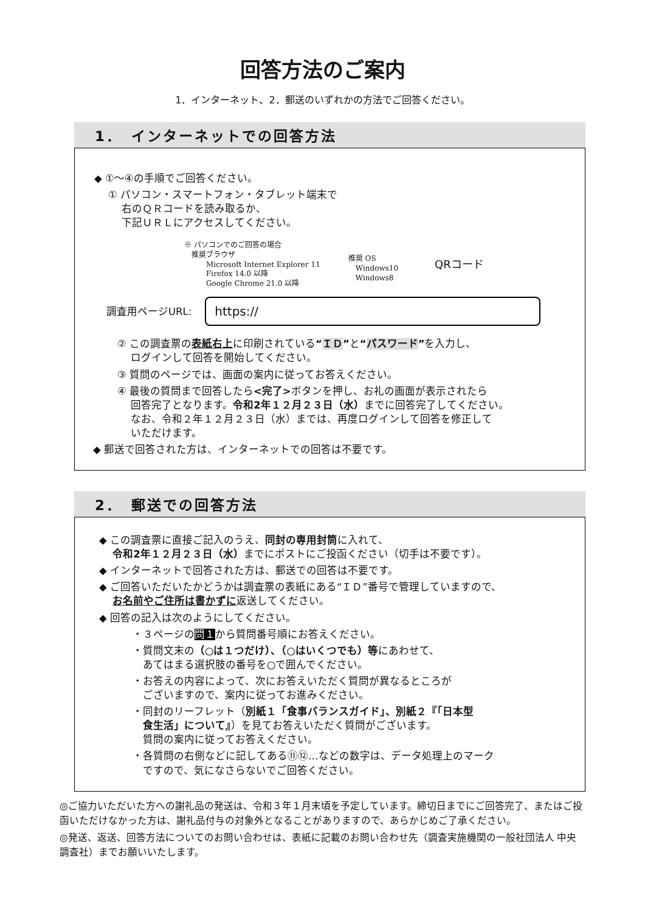回答方法のご案内
1．インターネット、2．郵送のいずれかの方法でご回答ください。
1．　インターネットでの回答方法
◆ ①～④の手順でご回答ください。
① パソコン・スマートフォン・タブレット端末で
　 右のＱＲコードを読み取るか、
　 下記ＵＲＬにアクセスしてください。
※ パソコンでのご回答の場合
　推奨ブラウザ
　　　Microsoft Internet Explorer 11
　　　Firefox 14.0 以降
　　　Google Chrome 21.0 以降
推奨 OS
　Windows10
　Windows8
QRコード
調査用ページURL:
https://
② この調査票の表紙右上に印刷されている“ＩＤ”と“パスワード”を入力し、
　 ログインして回答を開始してください。
③ 質問のページでは、画面の案内に従ってお答えください。
④ 最後の質問まで回答したら<完了>ボタンを押し、お礼の画面が表示されたら
　 回答完了となります。令和2年１２月２３日（水）までに回答完了してください。
　 なお、令和２年１２月２３日（水）までは、再度ログインして回答を修正して
　 いただけます。
◆ 郵送で回答された方は、インターネットでの回答は不要です。
2．　郵送での回答方法
◆ この調査票に直接ご記入のうえ、同封の専用封筒に入れて、
　 令和2年１２月２３日（水）までにポストにご投函ください（切手は不要です）。
◆ インターネットで回答された方は、郵送での回答は不要です。
◆ ご回答いただいたかどうかは調査票の表紙にある“ＩＤ”番号で管理していますので、
　 お名前やご住所は書かずに返送してください。
◆ 回答の記入は次のようにしてください。
・３ページの問１から質問番号順にお答えください。
・質問文末の（○は１つだけ）、（○はいくつでも）等にあわせて、
　あてはまる選択肢の番号を○で囲んでください。
・お答えの内容によって、次にお答えいただく質問が異なるところが
　ございますので、案内に従ってお進みください。
・同封のリーフレット（別紙１「食事バランスガイド」、別紙２『「日本型
　食生活」について』）を見てお答えいただく質問がございます。
　質問の案内に従ってお答えください。
・各質問の右側などに記してある⑪⑫…などの数字は、データ処理上のマーク
　ですので、気になさらないでご回答ください。
◎ご協力いただいた方への謝礼品の発送は、令和３年１月末頃を予定しています。締切日までにご回答完了、またはご投函いただけなかった方は、謝礼品付与の対象外となることがありますので、あらかじめご了承ください。
◎発送、返送、回答方法についてのお問い合わせは、表紙に記載のお問い合わせ先（調査実施機関の一般社団法人 中央調査社）までお願いいたします。